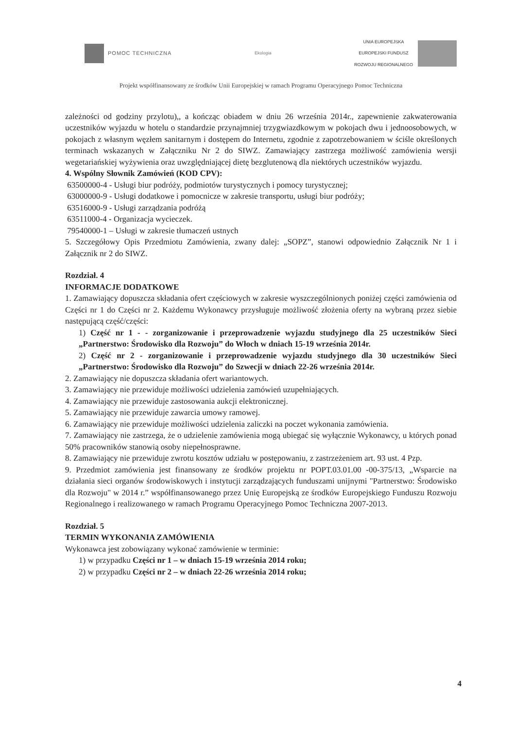POMOC TECHNICZNA
Ekologia
UNIA EUROPEJSKA
EUROPEJSKI FUNDUSZ
ROZWOJU REGIONALNEGO
Projekt współfinansowany ze środków Unii Europejskiej w ramach Programu Operacyjnego Pomoc Techniczna
zależności od godziny przylotu),, a kończąc obiadem w dniu 26 września 2014r., zapewnienie zakwaterowania uczestników wyjazdu w hotelu o standardzie przynajmniej trzygwiazdkowym w pokojach dwu i jednoosobowych, w pokojach z własnym węzłem sanitarnym i dostępem do Internetu, zgodnie z zapotrzebowaniem w ściśle określonych terminach wskazanych w Załączniku Nr 2 do SIWZ. Zamawiający zastrzega możliwość zamówienia wersji wegetariańskiej wyżywienia oraz uwzględniającej dietę bezglutenową dla niektórych uczestników wyjazdu.
4. Wspólny Słownik Zamówień (KOD CPV):
63500000-4 - Usługi biur podróży, podmiotów turystycznych i pomocy turystycznej;
63000000-9 - Usługi dodatkowe i pomocnicze w zakresie transportu, usługi biur podróży;
63516000-9 - Usługi zarządzania podróżą
63511000-4 - Organizacja wycieczek.
79540000-1 – Usługi w zakresie tłumaczeń ustnych
5. Szczegółowy Opis Przedmiotu Zamówienia, zwany dalej: „SOPZ”, stanowi odpowiednio Załącznik Nr 1 i Załącznik nr 2 do SIWZ.
Rozdział. 4
INFORMACJE DODATKOWE
1. Zamawiający dopuszcza składania ofert częściowych w zakresie wyszczególnionych poniżej części zamówienia od Części nr 1 do Części nr 2. Każdemu Wykonawcy przysługuje możliwość złożenia oferty na wybraną przez siebie następującą część/części:
1) Część nr 1 - - zorganizowanie i przeprowadzenie wyjazdu studyjnego dla 25 uczestników Sieci „Partnerstwo: Środowisko dla Rozwoju” do Włoch w dniach 15-19 września 2014r.
2) Część nr 2 - zorganizowanie i przeprowadzenie wyjazdu studyjnego dla 30 uczestników Sieci „Partnerstwo: Środowisko dla Rozwoju” do Szwecji w dniach 22-26 września 2014r.
2. Zamawiający nie dopuszcza składania ofert wariantowych.
3. Zamawiający nie przewiduje możliwości udzielenia zamówień uzupełniających.
4. Zamawiający nie przewiduje zastosowania aukcji elektronicznej.
5. Zamawiający nie przewiduje zawarcia umowy ramowej.
6. Zamawiający nie przewiduje możliwości udzielenia zaliczki na poczet wykonania zamówienia.
7. Zamawiający nie zastrzega, że o udzielenie zamówienia mogą ubiegać się wyłącznie Wykonawcy, u których ponad 50% pracowników stanowią osoby niepełnosprawne.
8. Zamawiający nie przewiduje zwrotu kosztów udziału w postępowaniu, z zastrzeżeniem art. 93 ust. 4 Pzp.
9. Przedmiot zamówienia jest finansowany ze środków projektu nr POPT.03.01.00 -00-375/13, „Wsparcie na działania sieci organów środowiskowych i instytucji zarządzających funduszami unijnymi "Partnerstwo: Środowisko dla Rozwoju" w 2014 r.” współfinansowanego przez Unię Europejską ze środków Europejskiego Funduszu Rozwoju Regionalnego i realizowanego w ramach Programu Operacyjnego Pomoc Techniczna 2007-2013.
Rozdział. 5
TERMIN WYKONANIA ZAMÓWIENIA
Wykonawca jest zobowiązany wykonać zamówienie w terminie:
1) w przypadku Części nr 1 – w dniach 15-19 września 2014 roku;
2) w przypadku Części nr 2 – w dniach 22-26 września 2014 roku;
4